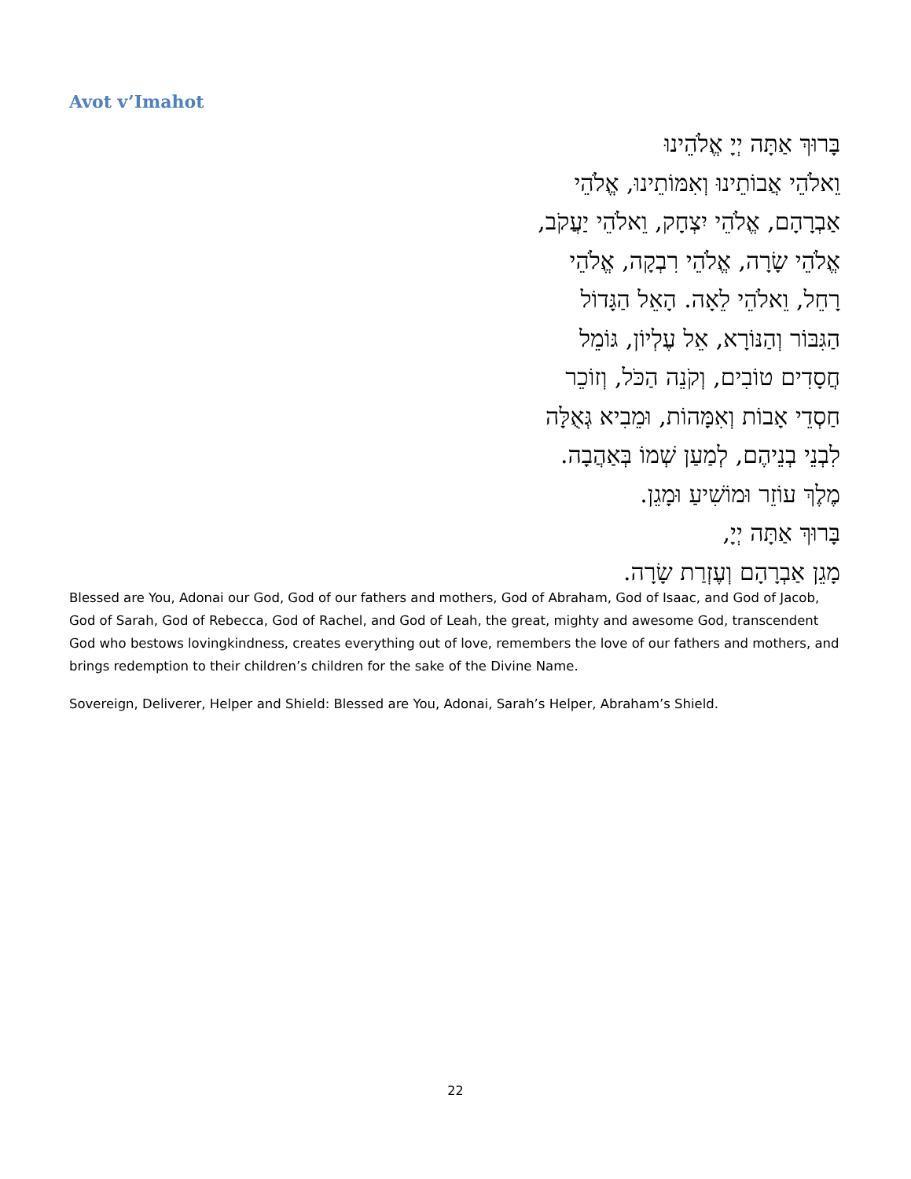Avot v’Imahot
בָּרוּךְ אַתָּה יְיָ אֱלֹהֵינוּ
וֵאלֹהֵי אֲבוֹתֵינוּ וְאִמּוֹתֵינוּ, אֱלֹהֵי
אַבְרָהָם, אֱלֹהֵי יִצְחָק, וֵאלֹהֵי יַעֲקֹב,
אֱלֹהֵי שָׂרָה, אֱלֹהֵי רִבְקָה, אֱלֹהֵי
רָחֵל, וֵאלֹהֵי לֵאָה. הָאֵל הַגָּדוֹל
הַגִּבּוֹר וְהַנּוֹרָא, אֵל עֶלְיוֹן, גּוֹמֵל
חֲסָדִים טוֹבִים, וְקֹנֵה הַכֹּל, וְזוֹכֵר
חַסְדֵי אָבוֹת וְאִמָּהוֹת, וּמֵבִיא גְּאֻלָּה
לִבְנֵי בְנֵיהֶם, לְמַעַן שְׁמוֹ בְּאַהֲבָה.
מֶלֶךְ עוֹזֵר וּמוֹשִׁיעַ וּמָגֵן.
בָּרוּךְ אַתָּה יְיָ,
מָגֵן אַבְרָהָם וְעֶזְרַת שָׂרָה.
Blessed are You, Adonai our God, God of our fathers and mothers, God of Abraham, God of Isaac, and God of Jacob, God of Sarah, God of Rebecca, God of Rachel, and God of Leah, the great, mighty and awesome God, transcendent God who bestows lovingkindness, creates everything out of love, remembers the love of our fathers and mothers, and brings redemption to their children’s children for the sake of the Divine Name.
Sovereign, Deliverer, Helper and Shield: Blessed are You, Adonai, Sarah’s Helper, Abraham’s Shield.
22